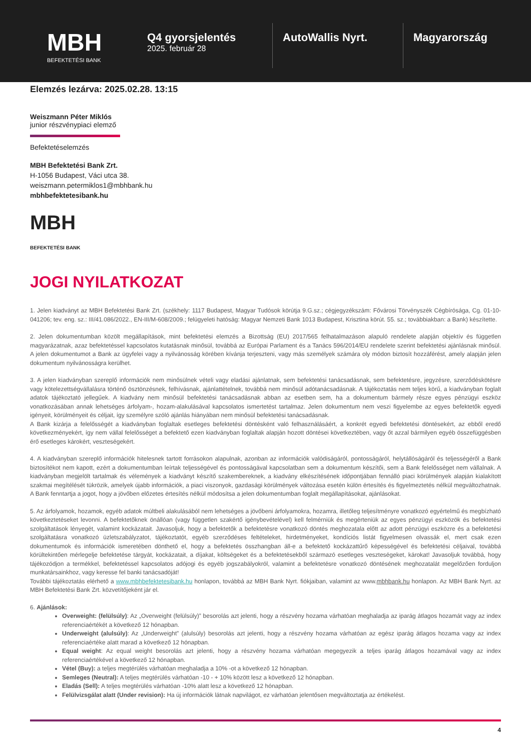MBH
BEFEKTETÉSI BANK
Q4 gyorsjelentés
2025. február 28
AutoWallis Nyrt. Magyarország
Elemzés lezárva: 2025.02.28. 13:15
Weiszmann Péter Miklós
junior részvénypiaci elemző
Befektetéselemzés
MBH Befektetési Bank Zrt.
H-1056 Budapest, Váci utca 38.
weiszmann.petermiklos1@mbhbank.hu
mbhbefektetesibank.hu
MBH
BEFEKTETÉSI BANK
JOGI NYILATKOZAT
1. Jelen kiadványt az MBH Befektetési Bank Zrt. (székhely: 1117 Budapest, Magyar Tudósok körútja 9.G.sz.; cégjegyzékszám: Fővárosi Törvényszék Cégbírósága, Cg. 01-10-041206; tev. eng. sz.: III/41.086/2022., EN-III/M-608/2009.; felügyeleti hatóság: Magyar Nemzeti Bank 1013 Budapest, Krisztina körút. 55. sz.; továbbiakban: a Bank) készítette.
2. Jelen dokumentumban közölt megállapítások, mint befektetési elemzés a Bizottság (EU) 2017/565 felhatalmazáson alapuló rendelete alapján objektív és független magyarázatnak, azaz befektetéssel kapcsolatos kutatásnak minősül, továbbá az Európai Parlament és a Tanács 596/2014/EU rendelete szerint befektetési ajánlásnak minősül. A jelen dokumentumot a Bank az ügyfelei vagy a nyilvánosság körében kívánja terjeszteni, vagy más személyek számára oly módon biztosít hozzáférést, amely alapján jelen dokumentum nyilvánosságra kerülhet.
3. A jelen kiadványban szereplő információk nem minősülnek vételi vagy eladási ajánlatnak, sem befektetési tanácsadásnak, sem befektetésre, jegyzésre, szerződéskötésre vagy kötelezettségvállalásra történő ösztönzésnek, felhívásnak, ajánlattételnek, továbbá nem minősül adótanácsadásnak. A tájékoztatás nem teljes körű, a kiadványban foglalt adatok tájékoztató jellegűek. A kiadvány nem minősül befektetési tanácsadásnak abban az esetben sem, ha a dokumentum bármely része egyes pénzügyi eszköz vonatkozásában annak lehetséges árfolyam-, hozam-alakulásával kapcsolatos ismertetést tartalmaz. Jelen dokumentum nem veszi figyelembe az egyes befektetők egyedi igényeit, körülményeit és céljait, így személyre szóló ajánlás hiányában nem minősül befektetési tanácsadásnak.
A Bank kizárja a felelősségét a kiadványban foglaltak esetleges befektetési döntésként való felhasználásáért, a konkrét egyedi befektetési döntésekért, az ebből eredő következményekért, így nem vállal felelősséget a befektető ezen kiadványban foglaltak alapján hozott döntései következtében, vagy őt azzal bármilyen egyéb összefüggésben érő esetleges károkért, veszteségekért.
4. A kiadványban szereplő információk hitelesnek tartott forrásokon alapulnak, azonban az információk valódiságáról, pontosságáról, helytállóságáról és teljességéről a Bank biztosítékot nem kapott, ezért a dokumentumban leírtak teljességével és pontosságával kapcsolatban sem a dokumentum készítői, sem a Bank felelősséget nem vállalnak. A kiadványban megjelölt tartalmak és vélemények a kiadványt készítő szakembereknek, a kiadvány elkészítésének időpontjában fennálló piaci körülmények alapján kialakított szakmai megítélését tükrözik, amelyek újabb információk, a piaci viszonyok, gazdasági körülmények változása esetén külön értesítés és figyelmeztetés nélkül megváltozhatnak. A Bank fenntartja a jogot, hogy a jövőben előzetes értesítés nélkül módosítsa a jelen dokumentumban foglalt megállapításokat, ajánlásokat.
5. Az árfolyamok, hozamok, egyéb adatok múltbeli alakulásából nem lehetséges a jövőbeni árfolyamokra, hozamra, illetőleg teljesítményre vonatkozó egyértelmű és megbízható következtetéseket levonni. A befektetőknek önállóan (vagy független szakértő igénybevételével) kell felmérniük és megérteniük az egyes pénzügyi eszközök és befektetési szolgáltatások lényegét, valamint kockázatait. Javasoljuk, hogy a befektetők a befektetésre vonatkozó döntés meghozatala előtt az adott pénzügyi eszközre és a befektetési szolgáltatásra vonatkozó üzletszabályzatot, tájékoztatót, egyéb szerződéses feltételeket, hirdetményeket, kondíciós listát figyelmesen olvassák el, mert csak ezen dokumentumok és információk ismeretében dönthető el, hogy a befektetés összhangban áll-e a befektető kockázattűrő képességével és befektetési céljaival, továbbá körültekintően mérlegelje befektetése tárgyát, kockázatait, a díjakat, költségeket és a befektetésekből származó esetleges veszteségeket, károkat! Javasoljuk továbbá, hogy tájékozódjon a termékkel, befektetéssel kapcsolatos adójogi és egyéb jogszabályokról, valamint a befektetésre vonatkozó döntésének meghozatalát megelőzően forduljon munkatársainkhoz, vagy keresse fel banki tanácsadóját!
További tájékoztatás elérhető a www.mbhbefektetesibank.hu honlapon, továbbá az MBH Bank Nyrt. fiókjaiban, valamint az www.mbhbank.hu honlapon. Az MBH Bank Nyrt. az MBH Befektetési Bank Zrt. közvetítőjeként jár el.
6. Ajánlások:
Overweight: (felülsúly): Az „Overweight (felülsúly)” besorolás azt jelenti, hogy a részvény hozama várhatóan meghaladja az iparág átlagos hozamát vagy az index referenciaértékét a következő 12 hónapban.
Underweight (alulsúly): Az „Underweight” (alulsúly) besorolás azt jelenti, hogy a részvény hozama várhatóan az egész iparág átlagos hozama vagy az index referenciaértéke alatt marad a következő 12 hónapban.
Equal weight: Az equal weight besorolás azt jelenti, hogy a részvény hozama várhatóan megegyezik a teljes iparág átlagos hozamával vagy az index referenciaértékével a következő 12 hónapban.
Vétel (Buy): a teljes megtérülés várhatóan meghaladja a 10% -ot a következő 12 hónapban.
Semleges (Neutral): A teljes megtérülés várhatóan -10 - + 10% között lesz a következő 12 hónapban.
Eladás (Sell): A teljes megtérülés várhatóan -10% alatt lesz a következő 12 hónapban.
Felülvizsgálat alatt (Under revision): Ha új információk látnak napvilágot, ez várhatóan jelentősen megváltoztatja az értékelést.
4